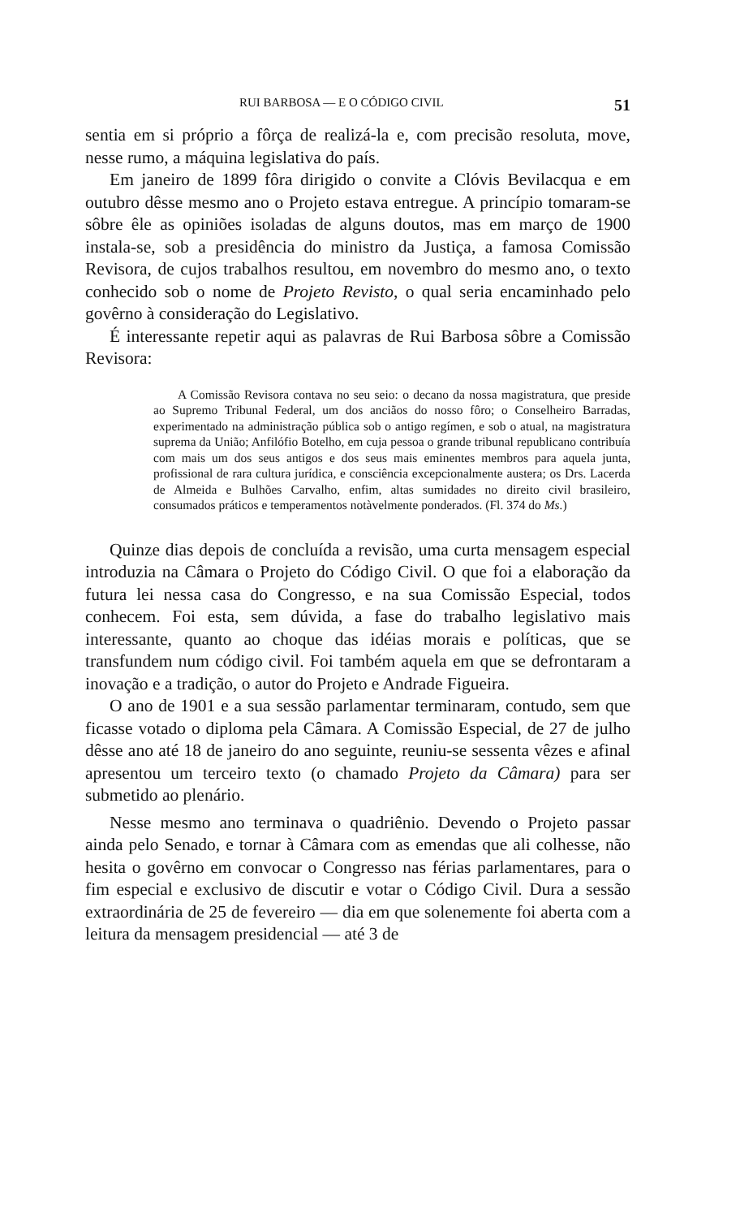RUI BARBOSA — E O CÓDIGO CIVIL 51
sentia em si próprio a fôrça de realizá-la e, com precisão resoluta, move, nesse rumo, a máquina legislativa do país.
Em janeiro de 1899 fôra dirigido o convite a Clóvis Bevilacqua e em outubro dêsse mesmo ano o Projeto estava entregue. A princípio tomaram-se sôbre êle as opiniões isoladas de alguns doutos, mas em março de 1900 instala-se, sob a presidência do ministro da Justiça, a famosa Comissão Revisora, de cujos trabalhos resultou, em novembro do mesmo ano, o texto conhecido sob o nome de Projeto Revisto, o qual seria encaminhado pelo govêrno à consideração do Legislativo.
É interessante repetir aqui as palavras de Rui Barbosa sôbre a Comissão Revisora:
A Comissão Revisora contava no seu seio: o decano da nossa magistratura, que preside ao Supremo Tribunal Federal, um dos anciãos do nosso fôro; o Conselheiro Barradas, experimentado na administração pública sob o antigo regímen, e sob o atual, na magistratura suprema da União; Anfilófio Botelho, em cuja pessoa o grande tribunal republicano contribuía com mais um dos seus antigos e dos seus mais eminentes membros para aquela junta, profissional de rara cultura jurídica, e consciência excepcionalmente austera; os Drs. Lacerda de Almeida e Bulhões Carvalho, enfim, altas sumidades no direito civil brasileiro, consumados práticos e temperamentos notàvelmente ponderados. (Fl. 374 do Ms.)
Quinze dias depois de concluída a revisão, uma curta mensagem especial introduzia na Câmara o Projeto do Código Civil. O que foi a elaboração da futura lei nessa casa do Congresso, e na sua Comissão Especial, todos conhecem. Foi esta, sem dúvida, a fase do trabalho legislativo mais interessante, quanto ao choque das idéias morais e políticas, que se transfundem num código civil. Foi também aquela em que se defrontaram a inovação e a tradição, o autor do Projeto e Andrade Figueira.
O ano de 1901 e a sua sessão parlamentar terminaram, contudo, sem que ficasse votado o diploma pela Câmara. A Comissão Especial, de 27 de julho dêsse ano até 18 de janeiro do ano seguinte, reuniu-se sessenta vêzes e afinal apresentou um terceiro texto (o chamado Projeto da Câmara) para ser submetido ao plenário.
Nesse mesmo ano terminava o quadriênio. Devendo o Projeto passar ainda pelo Senado, e tornar à Câmara com as emendas que ali colhesse, não hesita o govêrno em convocar o Congresso nas férias parlamentares, para o fim especial e exclusivo de discutir e votar o Código Civil. Dura a sessão extraordinária de 25 de fevereiro — dia em que solenemente foi aberta com a leitura da mensagem presidencial — até 3 de